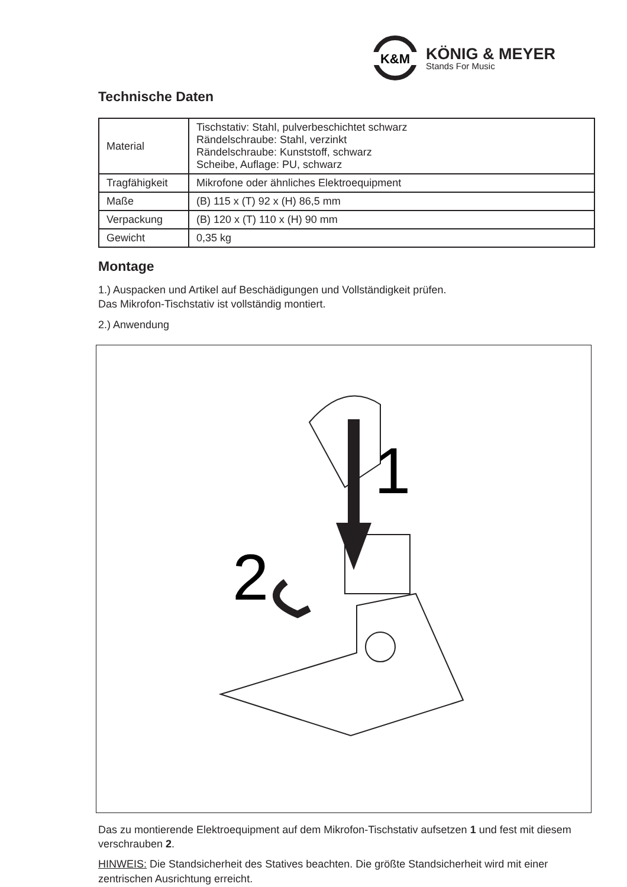K&M
KÖNIG & MEYER
Stands For Music
Technische Daten
| Material | Tischstativ: Stahl, pulverbeschichtet schwarz Rändelschraube: Stahl, verzinkt Rändelschraube: Kunststoff, schwarz Scheibe, Auflage: PU, schwarz |
| Tragfähigkeit | Mikrofone oder ähnliches Elektroequipment |
| Maße | (B) 115 x (T) 92 x (H) 86,5 mm |
| Verpackung | (B) 120 x (T) 110 x (H) 90 mm |
| Gewicht | 0,35 kg |
Montage
1.) Auspacken und Artikel auf Beschädigungen und Vollständigkeit prüfen.
Das Mikrofon-Tischstativ ist vollständig montiert.
2.) Anwendung
1
2
Das zu montierende Elektroequipment auf dem Mikrofon-Tischstativ aufsetzen 1 und fest mit diesem verschrauben 2.
HINWEIS: Die Standsicherheit des Statives beachten. Die größte Standsicherheit wird mit einer zentrischen Ausrichtung erreicht.